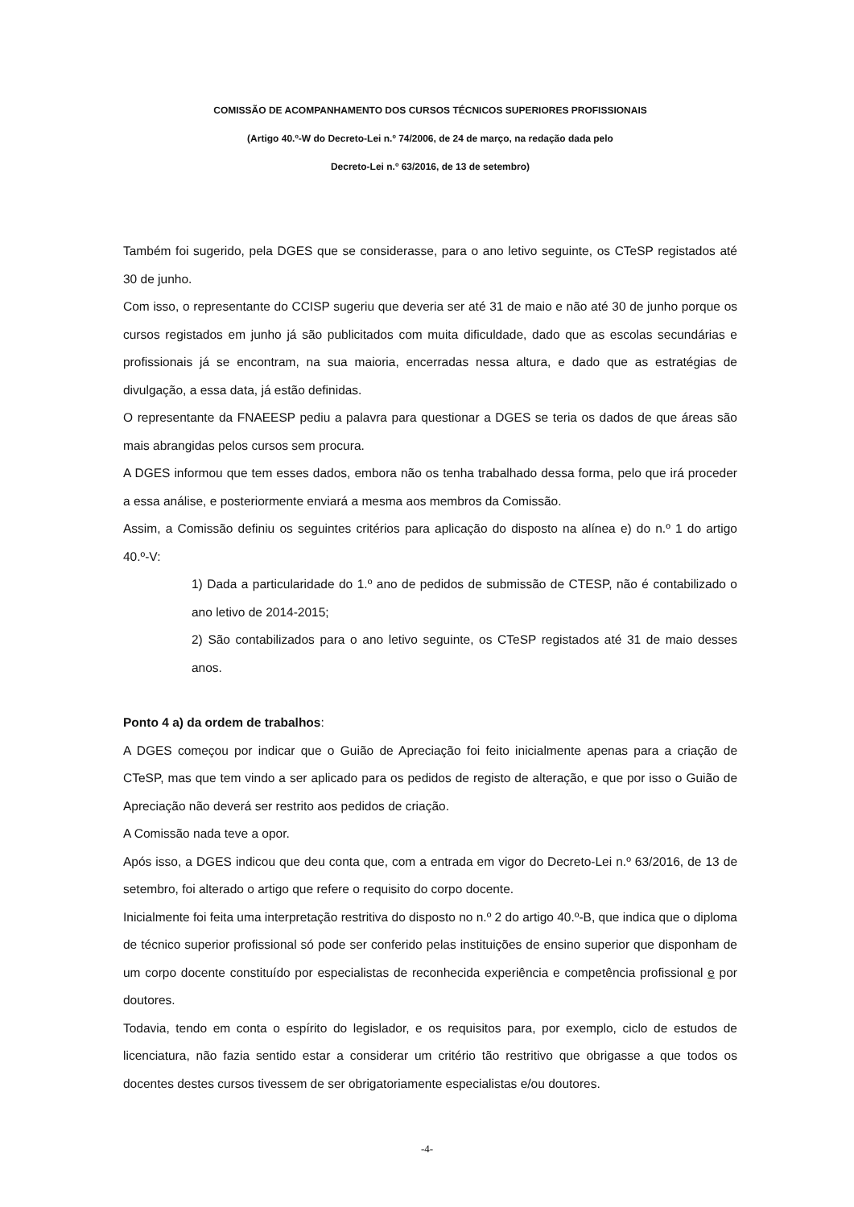COMISSÃO DE ACOMPANHAMENTO DOS CURSOS TÉCNICOS SUPERIORES PROFISSIONAIS
(Artigo 40.º-W do Decreto-Lei n.º 74/2006, de 24 de março, na redação dada pelo
Decreto-Lei n.º 63/2016, de 13 de setembro)
Também foi sugerido, pela DGES que se considerasse, para o ano letivo seguinte, os CTeSP registados até 30 de junho.
Com isso, o representante do CCISP sugeriu que deveria ser até 31 de maio e não até 30 de junho porque os cursos registados em junho já são publicitados com muita dificuldade, dado que as escolas secundárias e profissionais já se encontram, na sua maioria, encerradas nessa altura, e dado que as estratégias de divulgação, a essa data, já estão definidas.
O representante da FNAEESP pediu a palavra para questionar a DGES se teria os dados de que áreas são mais abrangidas pelos cursos sem procura.
A DGES informou que tem esses dados, embora não os tenha trabalhado dessa forma, pelo que irá proceder a essa análise, e posteriormente enviará a mesma aos membros da Comissão.
Assim, a Comissão definiu os seguintes critérios para aplicação do disposto na alínea e) do n.º 1 do artigo 40.º-V:
1) Dada a particularidade do 1.º ano de pedidos de submissão de CTESP, não é contabilizado o ano letivo de 2014-2015;
2) São contabilizados para o ano letivo seguinte, os CTeSP registados até 31 de maio desses anos.
Ponto 4 a) da ordem de trabalhos:
A DGES começou por indicar que o Guião de Apreciação foi feito inicialmente apenas para a criação de CTeSP, mas que tem vindo a ser aplicado para os pedidos de registo de alteração, e que por isso o Guião de Apreciação não deverá ser restrito aos pedidos de criação.
A Comissão nada teve a opor.
Após isso, a DGES indicou que deu conta que, com a entrada em vigor do Decreto-Lei n.º 63/2016, de 13 de setembro, foi alterado o artigo que refere o requisito do corpo docente.
Inicialmente foi feita uma interpretação restritiva do disposto no n.º 2 do artigo 40.º-B, que indica que o diploma de técnico superior profissional só pode ser conferido pelas instituições de ensino superior que disponham de um corpo docente constituído por especialistas de reconhecida experiência e competência profissional e por doutores.
Todavia, tendo em conta o espírito do legislador, e os requisitos para, por exemplo, ciclo de estudos de licenciatura, não fazia sentido estar a considerar um critério tão restritivo que obrigasse a que todos os docentes destes cursos tivessem de ser obrigatoriamente especialistas e/ou doutores.
-4-